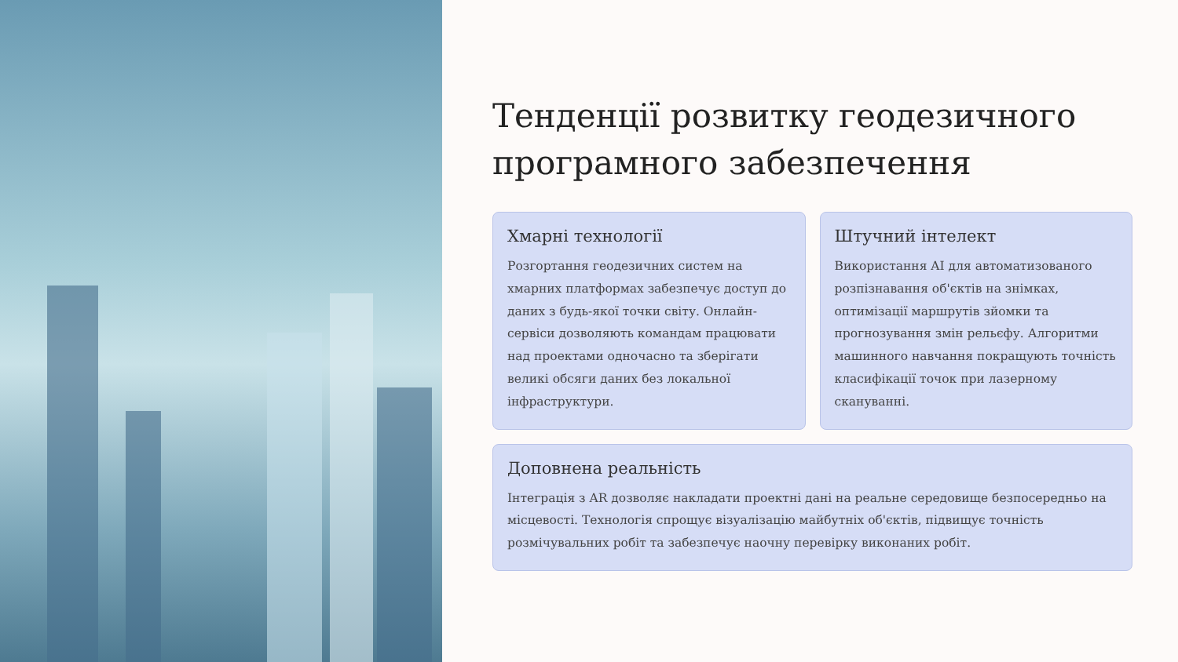Тенденції розвитку геодезичного програмного забезпечення
Хмарні технології
Розгортання геодезичних систем на хмарних платформах забезпечує доступ до даних з будь-якої точки світу. Онлайн-сервіси дозволяють командам працювати над проектами одночасно та зберігати великі обсяги даних без локальної інфраструктури.
Штучний інтелект
Використання AI для автоматизованого розпізнавання об'єктів на знімках, оптимізації маршрутів зйомки та прогнозування змін рельєфу. Алгоритми машинного навчання покращують точність класифікації точок при лазерному скануванні.
Доповнена реальність
Інтеграція з AR дозволяє накладати проектні дані на реальне середовище безпосередньо на місцевості. Технологія спрощує візуалізацію майбутніх об'єктів, підвищує точність розмічувальних робіт та забезпечує наочну перевірку виконаних робіт.